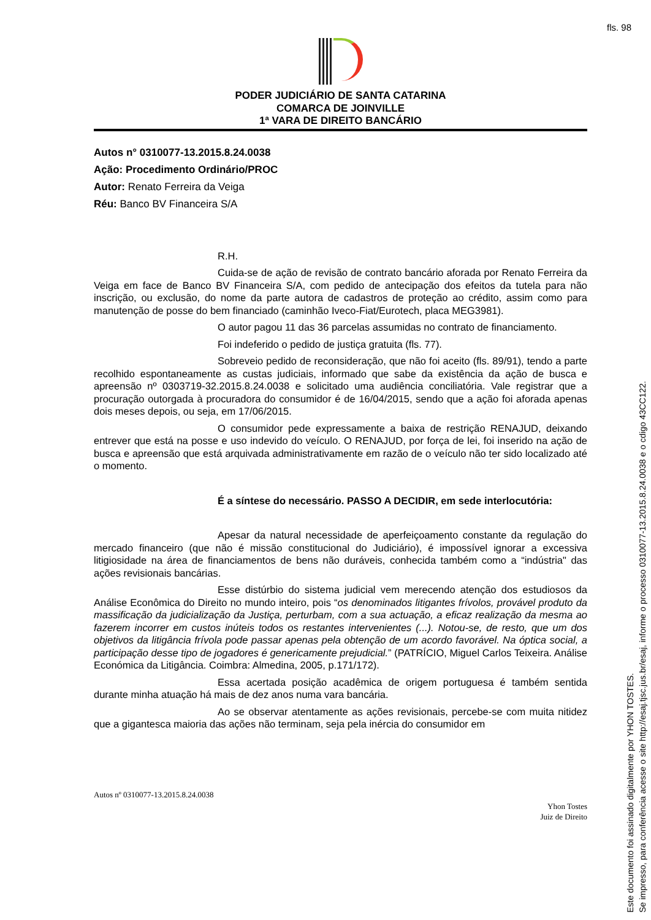fls. 98
PODER JUDICIÁRIO DE SANTA CATARINA
COMARCA DE JOINVILLE
1ª VARA DE DIREITO BANCÁRIO
Autos n° 0310077-13.2015.8.24.0038
Ação: Procedimento Ordinário/PROC
Autor: Renato Ferreira da Veiga
Réu: Banco BV Financeira S/A
R.H.
Cuida-se de ação de revisão de contrato bancário aforada por Renato Ferreira da Veiga em face de Banco BV Financeira S/A, com pedido de antecipação dos efeitos da tutela para não inscrição, ou exclusão, do nome da parte autora de cadastros de proteção ao crédito, assim como para manutenção de posse do bem financiado (caminhão Iveco-Fiat/Eurotech, placa MEG3981).
O autor pagou 11 das 36 parcelas assumidas no contrato de financiamento.
Foi indeferido o pedido de justiça gratuita (fls. 77).
Sobreveio pedido de reconsideração, que não foi aceito (fls. 89/91), tendo a parte recolhido espontaneamente as custas judiciais, informado que sabe da existência da ação de busca e apreensão nº 0303719-32.2015.8.24.0038 e solicitado uma audiência conciliatória. Vale registrar que a procuração outorgada à procuradora do consumidor é de 16/04/2015, sendo que a ação foi aforada apenas dois meses depois, ou seja, em 17/06/2015.
O consumidor pede expressamente a baixa de restrição RENAJUD, deixando entrever que está na posse e uso indevido do veículo. O RENAJUD, por força de lei, foi inserido na ação de busca e apreensão que está arquivada administrativamente em razão de o veículo não ter sido localizado até o momento.
É a síntese do necessário. PASSO A DECIDIR, em sede interlocutória:
Apesar da natural necessidade de aperfeiçoamento constante da regulação do mercado financeiro (que não é missão constitucional do Judiciário), é impossível ignorar a excessiva litigiosidade na área de financiamentos de bens não duráveis, conhecida também como a “indústria" das ações revisionais bancárias.
Esse distúrbio do sistema judicial vem merecendo atenção dos estudiosos da Análise Econômica do Direito no mundo inteiro, pois “os denominados litigantes frívolos, provável produto da massificação da judicialização da Justiça, perturbam, com a sua actuação, a eficaz realização da mesma ao fazerem incorrer em custos inúteis todos os restantes intervenientes (...). Notou-se, de resto, que um dos objetivos da litigância frívola pode passar apenas pela obtenção de um acordo favorável. Na óptica social, a participação desse tipo de jogadores é genericamente prejudicial.” (PATRÍCIO, Miguel Carlos Teixeira. Análise Económica da Litigância. Coimbra: Almedina, 2005, p.171/172).
Essa acertada posição acadêmica de origem portuguesa é também sentida durante minha atuação há mais de dez anos numa vara bancária.
Ao se observar atentamente as ações revisionais, percebe-se com muita nitidez que a gigantesca maioria das ações não terminam, seja pela inércia do consumidor em
Autos nº 0310077-13.2015.8.24.0038
Yhon Tostes
Juiz de Direito
Este documento foi assinado digitalmente por YHON TOSTES.
Se impresso, para conferência acesse o site http://esaj.tjsc.jus.br/esaj, informe o processo 0310077-13.2015.8.24.0038 e o cdigo 43CC122.